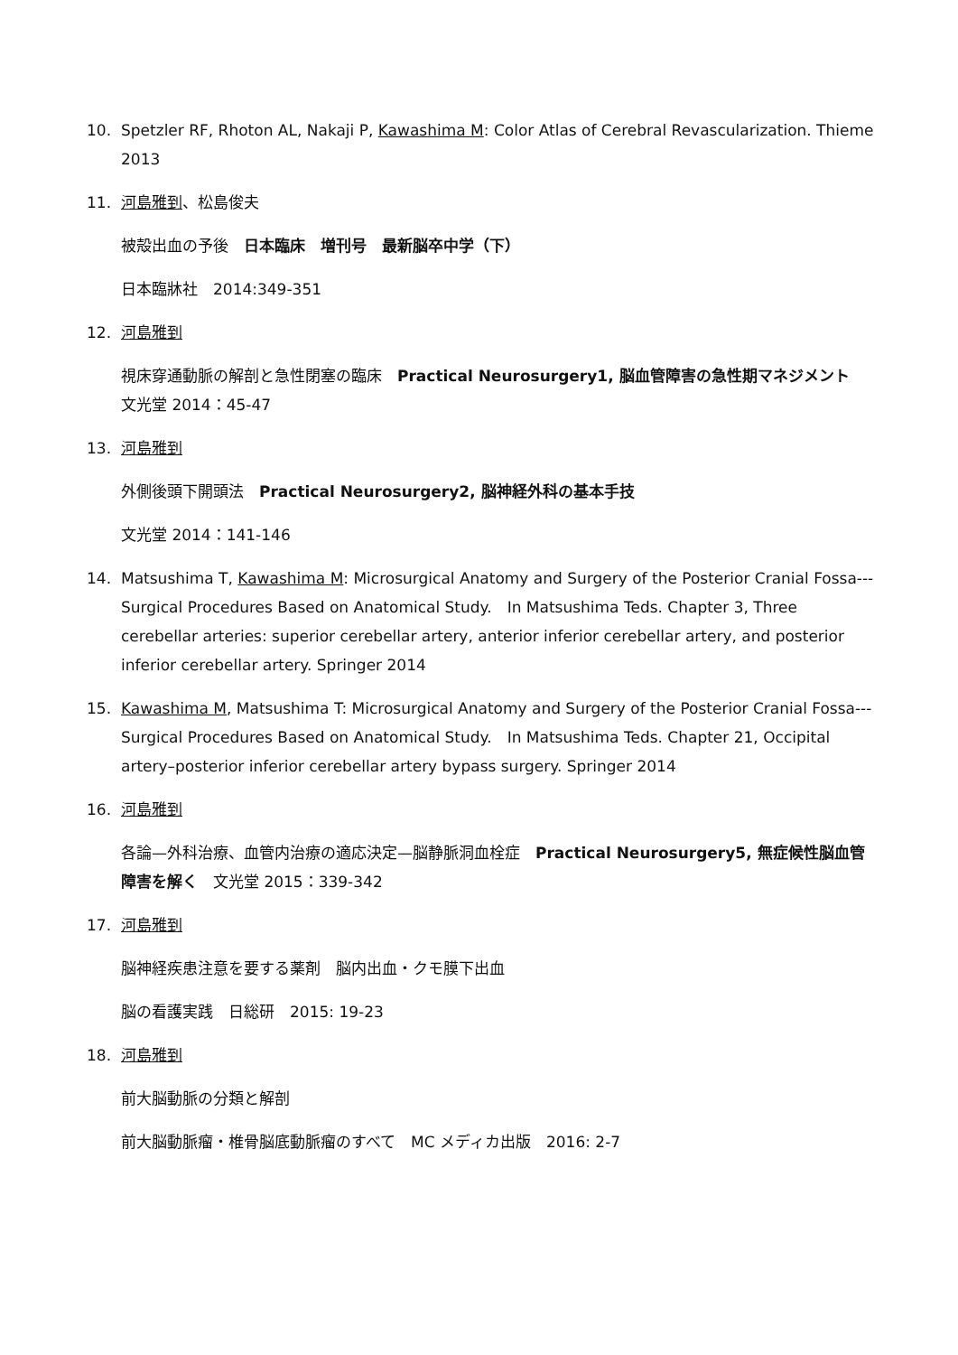10. Spetzler RF, Rhoton AL, Nakaji P, Kawashima M: Color Atlas of Cerebral Revascularization. Thieme 2013
11. 河島雅到、松島俊夫
被殻出血の予後　日本臨床　増刊号　最新脳卒中学（下）
日本臨牀社　2014:349-351
12. 河島雅到
視床穿通動脈の解剖と急性閉塞の臨床　Practical Neurosurgery1, 脳血管障害の急性期マネジメント　文光堂 2014：45-47
13. 河島雅到
外側後頭下開頭法　Practical Neurosurgery2, 脳神経外科の基本手技
文光堂 2014：141-146
14. Matsushima T, Kawashima M: Microsurgical Anatomy and Surgery of the Posterior Cranial Fossa--- Surgical Procedures Based on Anatomical Study.　In Matsushima Teds. Chapter 3, Three cerebellar arteries: superior cerebellar artery, anterior inferior cerebellar artery, and posterior inferior cerebellar artery. Springer 2014
15. Kawashima M, Matsushima T: Microsurgical Anatomy and Surgery of the Posterior Cranial Fossa--- Surgical Procedures Based on Anatomical Study.　In Matsushima Teds. Chapter 21, Occipital artery–posterior inferior cerebellar artery bypass surgery. Springer 2014
16. 河島雅到
各論—外科治療、血管内治療の適応決定—脳静脈洞血栓症　Practical Neurosurgery5, 無症候性脳血管障害を解く　文光堂 2015：339-342
17. 河島雅到
脳神経疾患注意を要する薬剤　脳内出血・クモ膜下出血
脳の看護実践　日総研　2015: 19-23
18. 河島雅到
前大脳動脈の分類と解剖
前大脳動脈瘤・椎骨脳底動脈瘤のすべて　MC メディカ出版　2016: 2-7